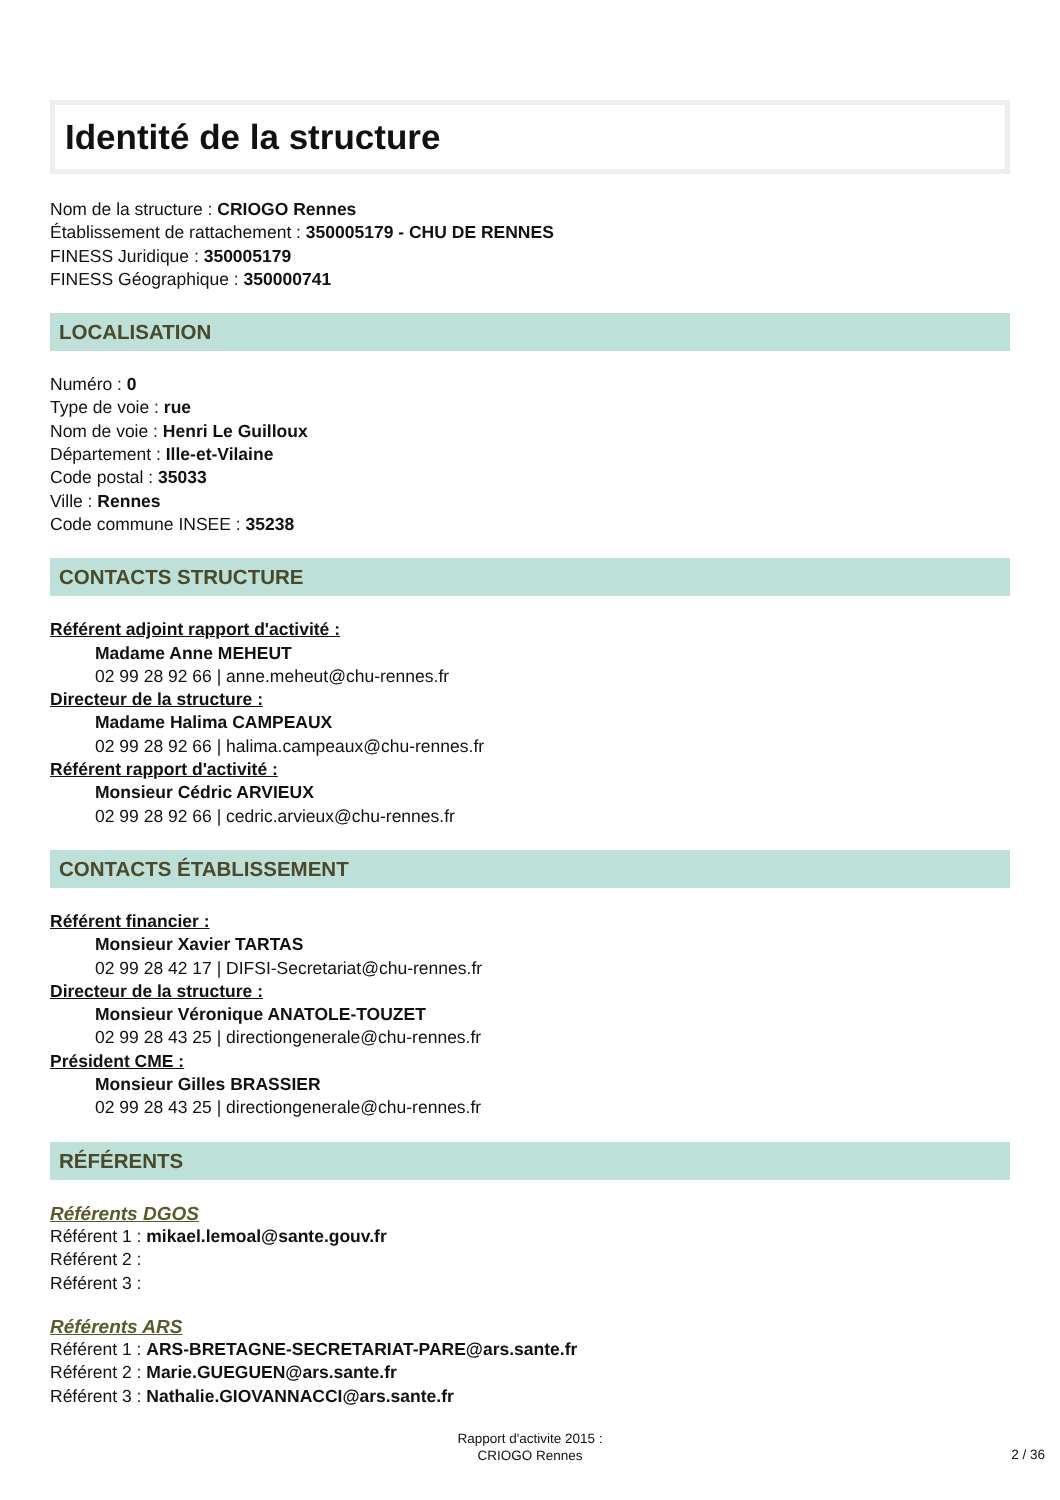Identité de la structure
Nom de la structure : CRIOGO Rennes
Établissement de rattachement : 350005179 - CHU DE RENNES
FINESS Juridique : 350005179
FINESS Géographique : 350000741
LOCALISATION
Numéro : 0
Type de voie : rue
Nom de voie : Henri Le Guilloux
Département : Ille-et-Vilaine
Code postal : 35033
Ville : Rennes
Code commune INSEE : 35238
CONTACTS STRUCTURE
Référent adjoint rapport d'activité :
Madame Anne MEHEUT
02 99 28 92 66 | anne.meheut@chu-rennes.fr
Directeur de la structure :
Madame Halima CAMPEAUX
02 99 28 92 66 | halima.campeaux@chu-rennes.fr
Référent rapport d'activité :
Monsieur Cédric ARVIEUX
02 99 28 92 66 | cedric.arvieux@chu-rennes.fr
CONTACTS ÉTABLISSEMENT
Référent financier :
Monsieur Xavier TARTAS
02 99 28 42 17 | DIFSI-Secretariat@chu-rennes.fr
Directeur de la structure :
Monsieur Véronique ANATOLE-TOUZET
02 99 28 43 25 | directiongenerale@chu-rennes.fr
Président CME :
Monsieur Gilles BRASSIER
02 99 28 43 25 | directiongenerale@chu-rennes.fr
RÉFÉRENTS
Référents DGOS
Référent 1 : mikael.lemoal@sante.gouv.fr
Référent 2 :
Référent 3 :
Référents ARS
Référent 1 : ARS-BRETAGNE-SECRETARIAT-PARE@ars.sante.fr
Référent 2 : Marie.GUEGUEN@ars.sante.fr
Référent 3 : Nathalie.GIOVANNACCI@ars.sante.fr
Rapport d'activite 2015 :
CRIOGO Rennes
2 / 36